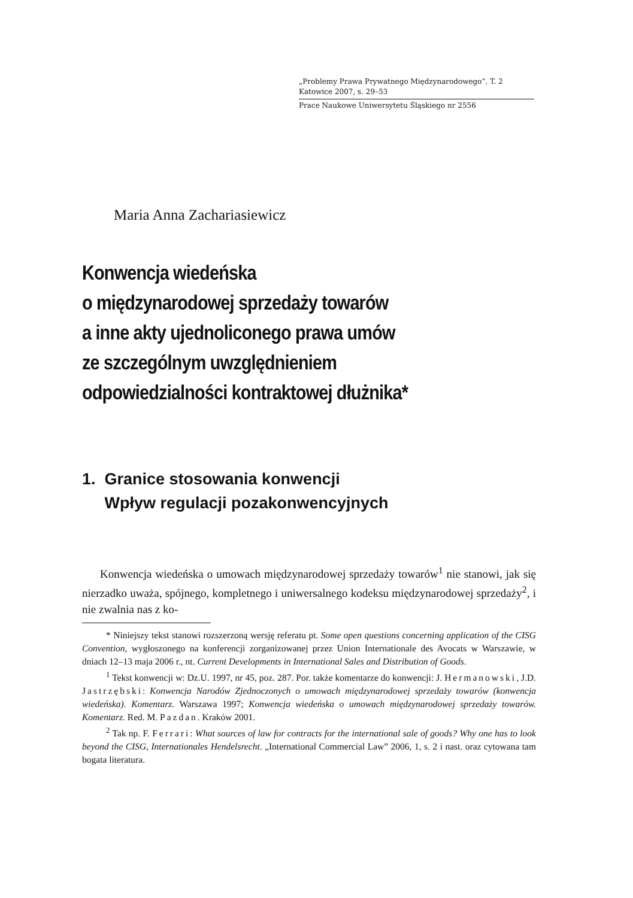„Problemy Prawa Prywatnego Międzynarodowego”. T. 2
Katowice 2007, s. 29–53
Prace Naukowe Uniwersytetu Śląskiego nr 2556
Maria Anna Zachariasiewicz
Konwencja wiedeńska
o międzynarodowej sprzedaży towarów
a inne akty ujednoliconego prawa umów
ze szczególnym uwzględnieniem
odpowiedzialności kontraktowej dłużnika*
1. Granice stosowania konwencji
Wpływ regulacji pozakonwencyjnych
Konwencja wiedeńska o umowach międzynarodowej sprzedaży towarów<sup>1</sup> nie stanowi, jak się nierzadko uważa, spójnego, kompletnego i uniwersalnego kodeksu międzynarodowej sprzedaży<sup>2</sup>, i nie zwalnia nas z ko-
* Niniejszy tekst stanowi rozszerzoną wersję referatu pt. Some open questions concerning application of the CISG Convention, wygłoszonego na konferencji zorganizowanej przez Union Internationale des Avocats w Warszawie, w dniach 12–13 maja 2006 r., nt. Current Developments in International Sales and Distribution of Goods.
<sup>1</sup> Tekst konwencji w: Dz.U. 1997, nr 45, poz. 287. Por. także komentarze do konwencji: J. Hermanowski, J.D. Jastrzębski: Konwencja Narodów Zjednoczonych o umowach międzynarodowej sprzedaży towarów (konwencja wiedeńska). Komentarz. Warszawa 1997; Konwencja wiedeńska o umowach międzynarodowej sprzedaży towarów. Komentarz. Red. M. Pazdan. Kraków 2001.
<sup>2</sup> Tak np. F. Ferrari: What sources of law for contracts for the international sale of goods? Why one has to look beyond the CISG, Internationales Hendelsrecht. „International Commercial Law” 2006, 1, s. 2 i nast. oraz cytowana tam bogata literatura.